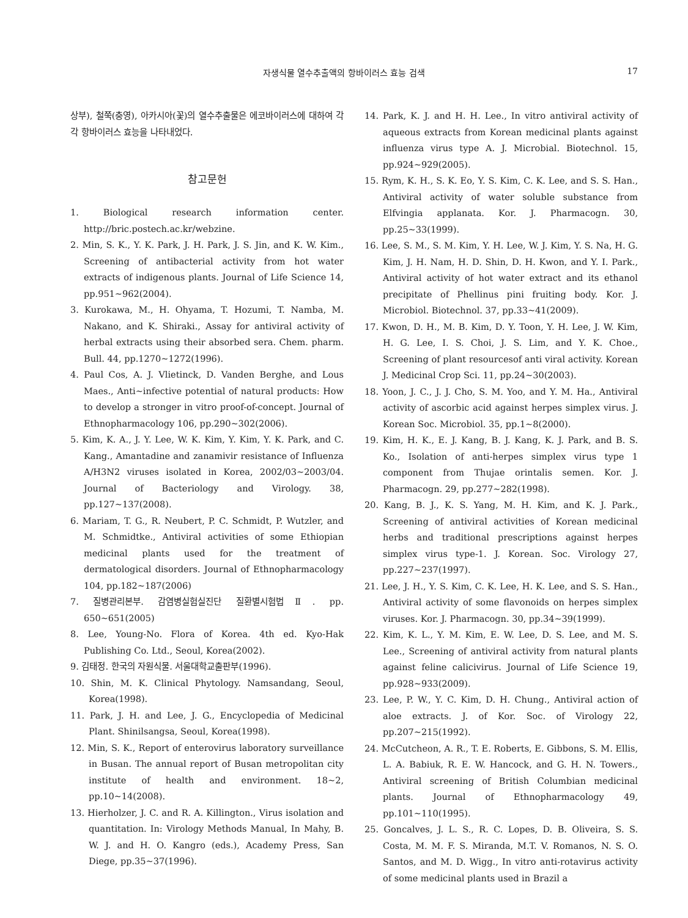자생식물 열수추출액의 항바이러스 효능 검색 17
상부), 철쭉(충영), 아카시아(꽃)의 열수추출물은 에코바이러스에 대하여 각각 항바이러스 효능을 나타내었다.
참고문헌
1. Biological research information center. http://bric.postech.ac.kr/webzine.
2. Min, S. K., Y. K. Park, J. H. Park, J. S. Jin, and K. W. Kim., Screening of antibacterial activity from hot water extracts of indigenous plants. Journal of Life Science 14, pp.951~962(2004).
3. Kurokawa, M., H. Ohyama, T. Hozumi, T. Namba, M. Nakano, and K. Shiraki., Assay for antiviral activity of herbal extracts using their absorbed sera. Chem. pharm. Bull. 44, pp.1270~1272(1996).
4. Paul Cos, A. J. Vlietinck, D. Vanden Berghe, and Lous Maes., Anti~infective potential of natural products: How to develop a stronger in vitro proof-of-concept. Journal of Ethnopharmacology 106, pp.290~302(2006).
5. Kim, K. A., J. Y. Lee, W. K. Kim, Y. Kim, Y. K. Park, and C. Kang., Amantadine and zanamivir resistance of Influenza A/H3N2 viruses isolated in Korea, 2002/03~2003/04. Journal of Bacteriology and Virology. 38, pp.127~137(2008).
6. Mariam, T. G., R. Neubert, P. C. Schmidt, P. Wutzler, and M. Schmidtke., Antiviral activities of some Ethiopian medicinal plants used for the treatment of dermatological disorders. Journal of Ethnopharmacology 104, pp.182~187(2006)
7. 질병관리본부. 감염병실험실진단 질환별시험법Ⅱ. pp. 650~651(2005)
8. Lee, Young-No. Flora of Korea. 4th ed. Kyo-Hak Publishing Co. Ltd., Seoul, Korea(2002).
9. 김태정. 한국의 자원식물. 서울대학교출판부(1996).
10. Shin, M. K. Clinical Phytology. Namsandang, Seoul, Korea(1998).
11. Park, J. H. and Lee, J. G., Encyclopedia of Medicinal Plant. Shinilsangsa, Seoul, Korea(1998).
12. Min, S. K., Report of enterovirus laboratory surveillance in Busan. The annual report of Busan metropolitan city institute of health and environment. 18~2, pp.10~14(2008).
13. Hierholzer, J. C. and R. A. Killington., Virus isolation and quantitation. In: Virology Methods Manual, In Mahy, B. W. J. and H. O. Kangro (eds.), Academy Press, San Diege, pp.35~37(1996).
14. Park, K. J. and H. H. Lee., In vitro antiviral activity of aqueous extracts from Korean medicinal plants against influenza virus type A. J. Microbial. Biotechnol. 15, pp.924~929(2005).
15. Rym, K. H., S. K. Eo, Y. S. Kim, C. K. Lee, and S. S. Han., Antiviral activity of water soluble substance from Elfvingia applanata. Kor. J. Pharmacogn. 30, pp.25~33(1999).
16. Lee, S. M., S. M. Kim, Y. H. Lee, W. J. Kim, Y. S. Na, H. G. Kim, J. H. Nam, H. D. Shin, D. H. Kwon, and Y. I. Park., Antiviral activity of hot water extract and its ethanol precipitate of Phellinus pini fruiting body. Kor. J. Microbiol. Biotechnol. 37, pp.33~41(2009).
17. Kwon, D. H., M. B. Kim, D. Y. Toon, Y. H. Lee, J. W. Kim, H. G. Lee, I. S. Choi, J. S. Lim, and Y. K. Choe., Screening of plant resourcesof anti viral activity. Korean J. Medicinal Crop Sci. 11, pp.24~30(2003).
18. Yoon, J. C., J. J. Cho, S. M. Yoo, and Y. M. Ha., Antiviral activity of ascorbic acid against herpes simplex virus. J. Korean Soc. Microbiol. 35, pp.1~8(2000).
19. Kim, H. K., E. J. Kang, B. J. Kang, K. J. Park, and B. S. Ko., Isolation of anti-herpes simplex virus type 1 component from Thujae orintalis semen. Kor. J. Pharmacogn. 29, pp.277~282(1998).
20. Kang, B. J., K. S. Yang, M. H. Kim, and K. J. Park., Screening of antiviral activities of Korean medicinal herbs and traditional prescriptions against herpes simplex virus type-1. J. Korean. Soc. Virology 27, pp.227~237(1997).
21. Lee, J. H., Y. S. Kim, C. K. Lee, H. K. Lee, and S. S. Han., Antiviral activity of some flavonoids on herpes simplex viruses. Kor. J. Pharmacogn. 30, pp.34~39(1999).
22. Kim, K. L., Y. M. Kim, E. W. Lee, D. S. Lee, and M. S. Lee., Screening of antiviral activity from natural plants against feline calicivirus. Journal of Life Science 19, pp.928~933(2009).
23. Lee, P. W., Y. C. Kim, D. H. Chung., Antiviral action of aloe extracts. J. of Kor. Soc. of Virology 22, pp.207~215(1992).
24. McCutcheon, A. R., T. E. Roberts, E. Gibbons, S. M. Ellis, L. A. Babiuk, R. E. W. Hancock, and G. H. N. Towers., Antiviral screening of British Columbian medicinal plants. Journal of Ethnopharmacology 49, pp.101~110(1995).
25. Goncalves, J. L. S., R. C. Lopes, D. B. Oliveira, S. S. Costa, M. M. F. S. Miranda, M.T. V. Romanos, N. S. O. Santos, and M. D. Wigg., In vitro anti-rotavirus activity of some medicinal plants used in Brazil a